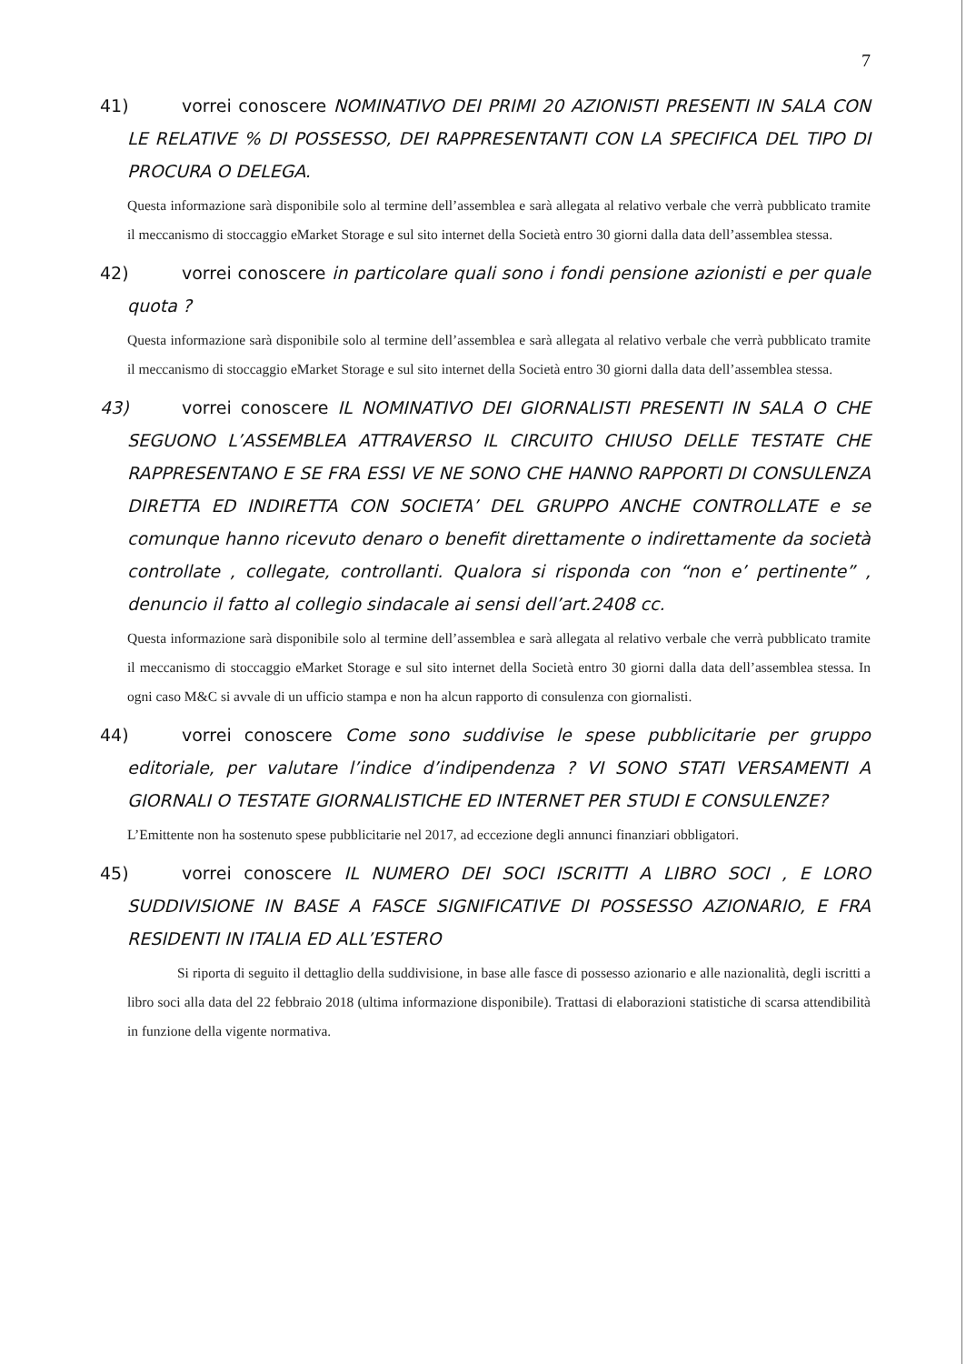7
41) vorrei conoscere NOMINATIVO DEI PRIMI 20 AZIONISTI PRESENTI IN SALA CON LE RELATIVE % DI POSSESSO, DEI RAPPRESENTANTI CON LA SPECIFICA DEL TIPO DI PROCURA O DELEGA.
Questa informazione sarà disponibile solo al termine dell’assemblea e sarà allegata al relativo verbale che verrà pubblicato tramite il meccanismo di stoccaggio eMarket Storage e sul sito internet della Società entro 30 giorni dalla data dell’assemblea stessa.
42) vorrei conoscere in particolare quali sono i fondi pensione azionisti e per quale quota ?
Questa informazione sarà disponibile solo al termine dell’assemblea e sarà allegata al relativo verbale che verrà pubblicato tramite il meccanismo di stoccaggio eMarket Storage e sul sito internet della Società entro 30 giorni dalla data dell’assemblea stessa.
43) vorrei conoscere IL NOMINATIVO DEI GIORNALISTI PRESENTI IN SALA O CHE SEGUONO L’ASSEMBLEA ATTRAVERSO IL CIRCUITO CHIUSO DELLE TESTATE CHE RAPPRESENTANO E SE FRA ESSI VE NE SONO CHE HANNO RAPPORTI DI CONSULENZA DIRETTA ED INDIRETTA CON SOCIETA’ DEL GRUPPO ANCHE CONTROLLATE e se comunque hanno ricevuto denaro o benefit direttamente o indirettamente da società controllate , collegate, controllanti. Qualora si risponda con “non e’ pertinente” , denuncio il fatto al collegio sindacale ai sensi dell’art.2408 cc.
Questa informazione sarà disponibile solo al termine dell’assemblea e sarà allegata al relativo verbale che verrà pubblicato tramite il meccanismo di stoccaggio eMarket Storage e sul sito internet della Società entro 30 giorni dalla data dell’assemblea stessa. In ogni caso M&C si avvale di un ufficio stampa e non ha alcun rapporto di consulenza con giornalisti.
44) vorrei conoscere Come sono suddivise le spese pubblicitarie per gruppo editoriale, per valutare l’indice d’indipendenza ? VI SONO STATI VERSAMENTI A GIORNALI O TESTATE GIORNALISTICHE ED INTERNET PER STUDI E CONSULENZE?
L’Emittente non ha sostenuto spese pubblicitarie nel 2017, ad eccezione degli annunci finanziari obbligatori.
45) vorrei conoscere IL NUMERO DEI SOCI ISCRITTI A LIBRO SOCI , E LORO SUDDIVISIONE IN BASE A FASCE SIGNIFICATIVE DI POSSESSO AZIONARIO, E FRA RESIDENTI IN ITALIA ED ALL’ESTERO
Si riporta di seguito il dettaglio della suddivisione, in base alle fasce di possesso azionario e alle nazionalità, degli iscritti a libro soci alla data del 22 febbraio 2018 (ultima informazione disponibile). Trattasi di elaborazioni statistiche di scarsa attendibilità in funzione della vigente normativa.